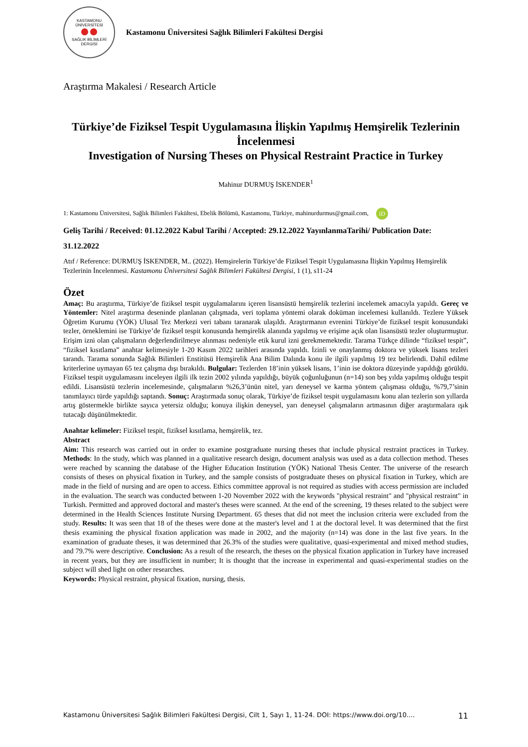KASTAMONU ÜNİVERSİTESİ
SAĞLIK BİLİMLERİ DERGİSİ
Kastamonu Üniversitesi Sağlık Bilimleri Fakültesi Dergisi
Araştırma Makalesi / Research Article
Türkiye’de Fiziksel Tespit Uygulamasına İlişkin Yapılmış Hemşirelik Tezlerinin İncelenmesi
Investigation of Nursing Theses on Physical Restraint Practice in Turkey
Mahinur DURMUŞ İSKENDER<sup>1</sup>
1: Kastamonu Üniversitesi, Sağlık Bilimleri Fakültesi, Ebelik Bölümü, Kastamonu, Türkiye, mahinurdurmus@gmail.com, iD
Geliş Tarihi / Received: 01.12.2022 Kabul Tarihi / Accepted: 29.12.2022 YayınlanmaTarihi/ Publication Date: 31.12.2022
Atıf / Reference: DURMUŞ İSKENDER, M.. (2022). Hemşirelerin Türkiye’de Fiziksel Tespit Uygulamasına İlişkin Yapılmış Hemşirelik Tezlerinin İncelenmesi. Kastamonu Üniversitesi Sağlık Bilimleri Fakültesi Dergisi, 1 (1), s11-24
Özet
Amaç: Bu araştırma, Türkiye’de fiziksel tespit uygulamalarını içeren lisansüstü hemşirelik tezlerini incelemek amacıyla yapıldı. Gereç ve Yöntemler: Nitel araştırma deseninde planlanan çalışmada, veri toplama yöntemi olarak doküman incelemesi kullanıldı. Tezlere Yüksek Öğretim Kurumu (YÖK) Ulusal Tez Merkezi veri tabanı taranarak ulaşıldı. Araştırmanın evrenini Türkiye’de fiziksel tespit konusundaki tezler, örneklemini ise Türkiye’de fiziksel tespit konusunda hemşirelik alanında yapılmış ve erişime açık olan lisansüstü tezler oluşturmuştur. Erişim izni olan çalışmaların değerlendirilmeye alınması nedeniyle etik kurul izni gerekmemektedir. Tarama Türkçe dilinde “fiziksel tespit”, “fiziksel kısıtlama” anahtar kelimesiyle 1-20 Kasım 2022 tarihleri arasında yapıldı. İzinli ve onaylanmış doktora ve yüksek lisans tezleri tarandı. Tarama sonunda Sağlık Bilimleri Enstitüsü Hemşirelik Ana Bilim Dalında konu ile ilgili yapılmış 19 tez belirlendi. Dahil edilme kriterlerine uymayan 65 tez çalışma dışı bırakıldı. Bulgular: Tezlerden 18’inin yüksek lisans, 1’inin ise doktora düzeyinde yapıldığı görüldü. Fiziksel tespit uygulamasını inceleyen ilgili ilk tezin 2002 yılında yapıldığı, büyük çoğunluğunun (n=14) son beş yılda yapılmış olduğu tespit edildi. Lisansüstü tezlerin incelemesinde, çalışmaların %26,3’ünün nitel, yarı deneysel ve karma yöntem çalışması olduğu, %79,7’sinin tanımlayıcı türde yapıldığı saptandı. Sonuç: Araştırmada sonuç olarak, Türkiye’de fiziksel tespit uygulamasını konu alan tezlerin son yıllarda artış göstermekle birlikte sayıca yetersiz olduğu; konuya ilişkin deneysel, yarı deneysel çalışmaların artmasının diğer araştırmalara ışık tutacağı düşünülmektedir.
Anahtar kelimeler: Fiziksel tespit, fiziksel kısıtlama, hemşirelik, tez.
Abstract
Aim: This research was carried out in order to examine postgraduate nursing theses that include physical restraint practices in Turkey. Methods: In the study, which was planned in a qualitative research design, document analysis was used as a data collection method. Theses were reached by scanning the database of the Higher Education Institution (YÖK) National Thesis Center. The universe of the research consists of theses on physical fixation in Turkey, and the sample consists of postgraduate theses on physical fixation in Turkey, which are made in the field of nursing and are open to access. Ethics committee approval is not required as studies with access permission are included in the evaluation. The search was conducted between 1-20 November 2022 with the keywords "physical restraint" and "physical restraint" in Turkish. Permitted and approved doctoral and master's theses were scanned. At the end of the screening, 19 theses related to the subject were determined in the Health Sciences Institute Nursing Department. 65 theses that did not meet the inclusion criteria were excluded from the study. Results: It was seen that 18 of the theses were done at the master's level and 1 at the doctoral level. It was determined that the first thesis examining the physical fixation application was made in 2002, and the majority (n=14) was done in the last five years. In the examination of graduate theses, it was determined that 26.3% of the studies were qualitative, quasi-experimental and mixed method studies, and 79.7% were descriptive. Conclusion: As a result of the research, the theses on the physical fixation application in Turkey have increased in recent years, but they are insufficient in number; It is thought that the increase in experimental and quasi-experimental studies on the subject will shed light on other researches.
Keywords: Physical restraint, physical fixation, nursing, thesis.
Kastamonu Üniversitesi Sağlık Bilimleri Fakültesi Dergisi, Cilt 1, Sayı 1, 11-24. DOI: https://www.doi.org/10.... 11